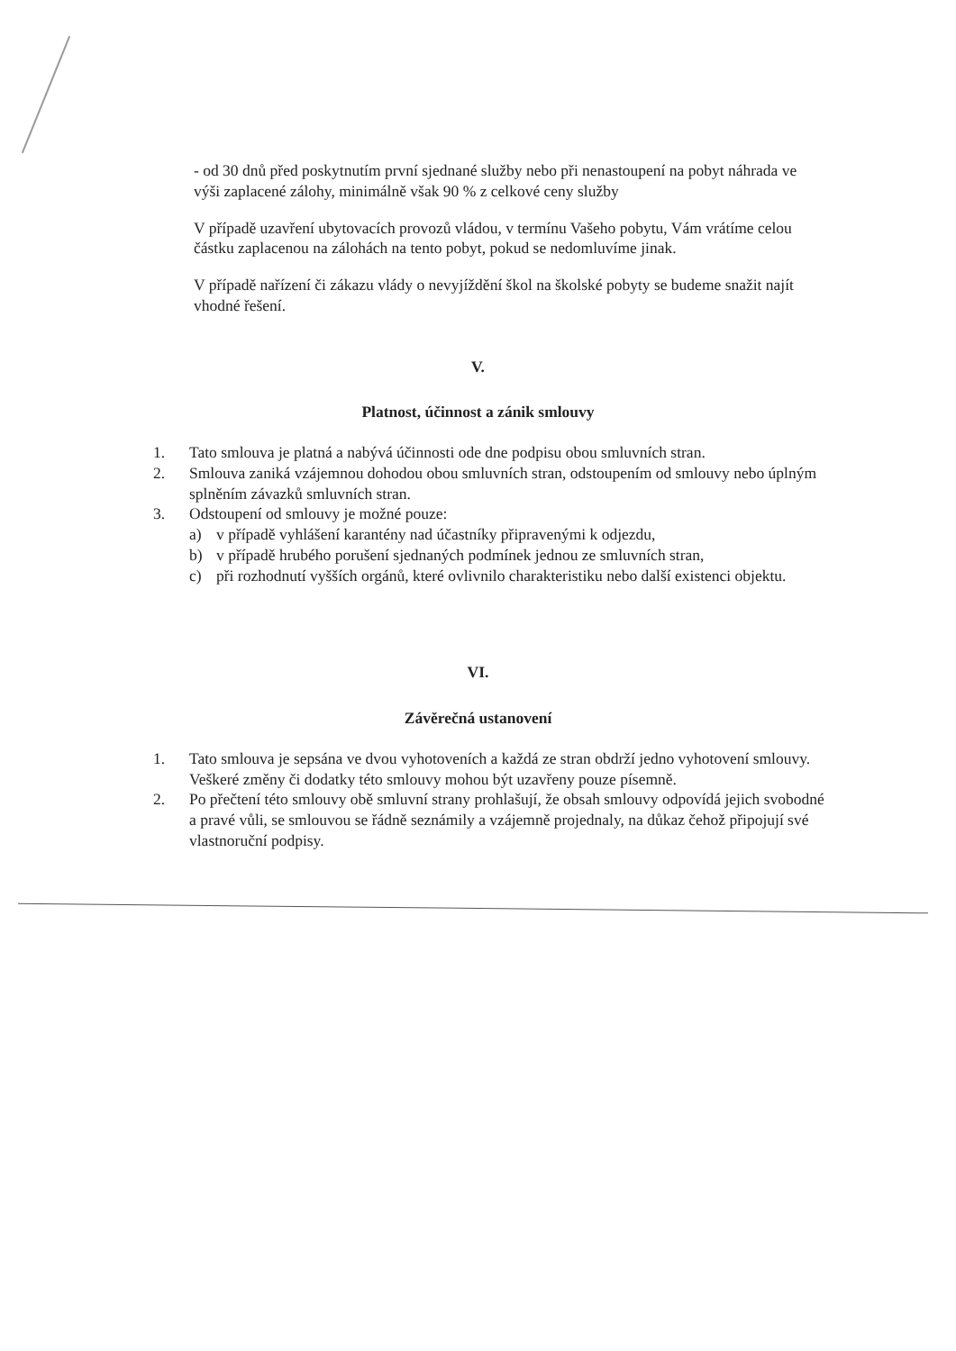- od 30 dnů před poskytnutím první sjednané služby nebo při nenastoupení na pobyt náhrada ve výši zaplacené zálohy, minimálně však 90 % z celkové ceny služby
V případě uzavření ubytovacích provozů vládou, v termínu Vašeho pobytu, Vám vrátíme celou částku zaplacenou na zálohách na tento pobyt, pokud se nedomluvíme jinak.
V případě nařízení či zákazu vlády o nevyjíždění škol na školské pobyty se budeme snažit najít vhodné řešení.
V.
Platnost, účinnost a zánik smlouvy
1. Tato smlouva je platná a nabývá účinnosti ode dne podpisu obou smluvních stran.
2. Smlouva zaniká vzájemnou dohodou obou smluvních stran, odstoupením od smlouvy nebo úplným splněním závazků smluvních stran.
3. Odstoupení od smlouvy je možné pouze:
a) v případě vyhlášení karantény nad účastníky připravenými k odjezdu,
b) v případě hrubého porušení sjednaných podmínek jednou ze smluvních stran,
c) při rozhodnutí vyšších orgánů, které ovlivnilo charakteristiku nebo další existenci objektu.
VI.
Závěrečná ustanovení
1. Tato smlouva je sepsána ve dvou vyhotoveních a každá ze stran obdrží jedno vyhotovení smlouvy. Veškeré změny či dodatky této smlouvy mohou být uzavřeny pouze písemně.
2. Po přečtení této smlouvy obě smluvní strany prohlašují, že obsah smlouvy odpovídá jejich svobodné a pravé vůli, se smlouvou se řádně seznámily a vzájemně projednaly, na důkaz čehož připojují své vlastnoruční podpisy.